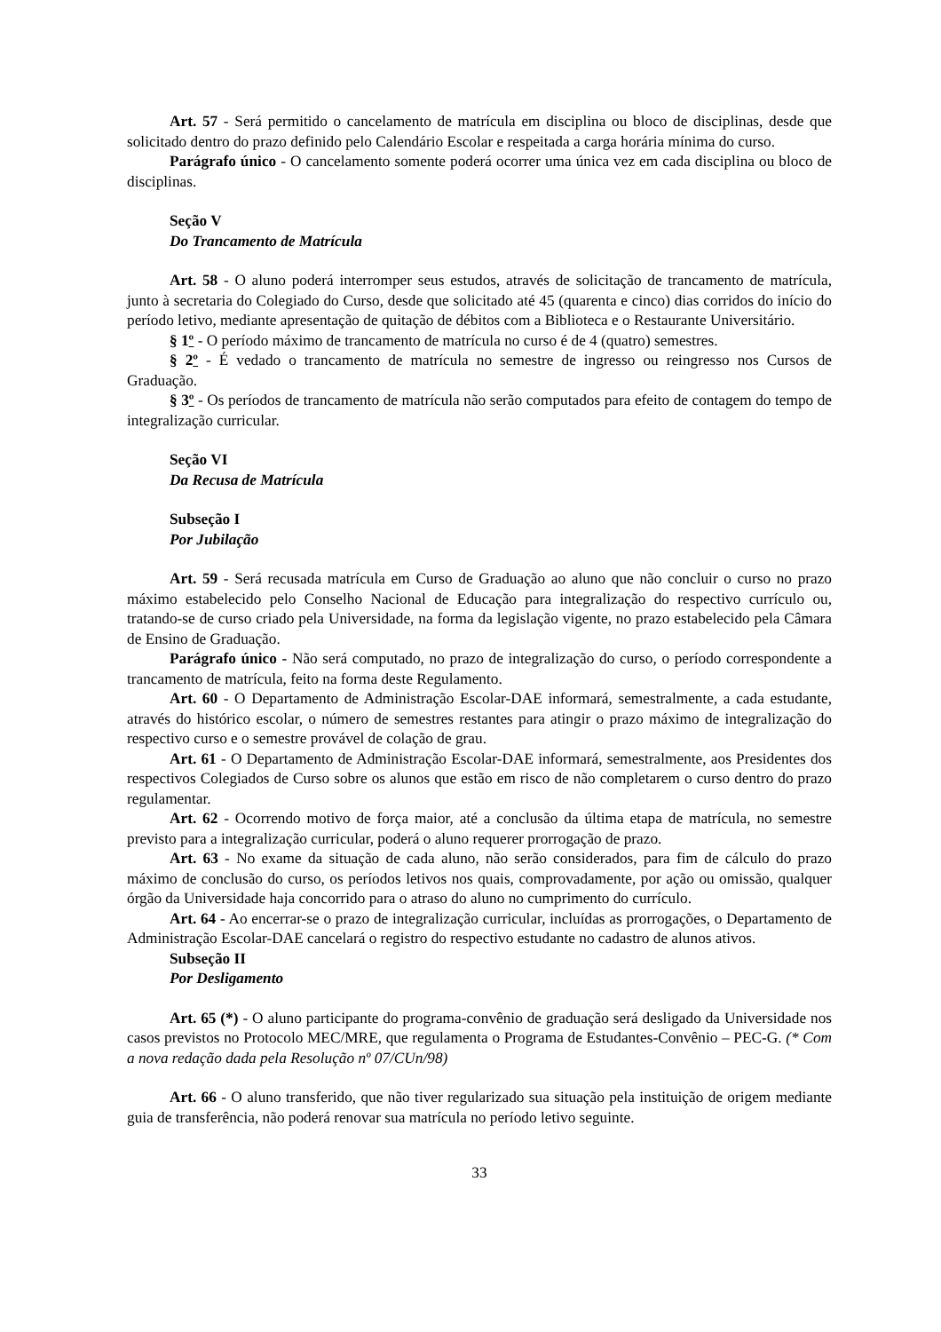Art. 57 - Será permitido o cancelamento de matrícula em disciplina ou bloco de disciplinas, desde que solicitado dentro do prazo definido pelo Calendário Escolar e respeitada a carga horária mínima do curso.
Parágrafo único - O cancelamento somente poderá ocorrer uma única vez em cada disciplina ou bloco de disciplinas.
Seção V
Do Trancamento de Matrícula
Art. 58 - O aluno poderá interromper seus estudos, através de solicitação de trancamento de matrícula, junto à secretaria do Colegiado do Curso, desde que solicitado até 45 (quarenta e cinco) dias corridos do início do período letivo, mediante apresentação de quitação de débitos com a Biblioteca e o Restaurante Universitário.
§ 1º - O período máximo de trancamento de matrícula no curso é de 4 (quatro) semestres.
§ 2º - É vedado o trancamento de matrícula no semestre de ingresso ou reingresso nos Cursos de Graduação.
§ 3º - Os períodos de trancamento de matrícula não serão computados para efeito de contagem do tempo de integralização curricular.
Seção VI
Da Recusa de Matrícula
Subseção I
Por Jubilação
Art. 59 - Será recusada matrícula em Curso de Graduação ao aluno que não concluir o curso no prazo máximo estabelecido pelo Conselho Nacional de Educação para integralização do respectivo currículo ou, tratando-se de curso criado pela Universidade, na forma da legislação vigente, no prazo estabelecido pela Câmara de Ensino de Graduação.
Parágrafo único - Não será computado, no prazo de integralização do curso, o período correspondente a trancamento de matrícula, feito na forma deste Regulamento.
Art. 60 - O Departamento de Administração Escolar-DAE informará, semestralmente, a cada estudante, através do histórico escolar, o número de semestres restantes para atingir o prazo máximo de integralização do respectivo curso e o semestre provável de colação de grau.
Art. 61 - O Departamento de Administração Escolar-DAE informará, semestralmente, aos Presidentes dos respectivos Colegiados de Curso sobre os alunos que estão em risco de não completarem o curso dentro do prazo regulamentar.
Art. 62 - Ocorrendo motivo de força maior, até a conclusão da última etapa de matrícula, no semestre previsto para a integralização curricular, poderá o aluno requerer prorrogação de prazo.
Art. 63 - No exame da situação de cada aluno, não serão considerados, para fim de cálculo do prazo máximo de conclusão do curso, os períodos letivos nos quais, comprovadamente, por ação ou omissão, qualquer órgão da Universidade haja concorrido para o atraso do aluno no cumprimento do currículo.
Art. 64 - Ao encerrar-se o prazo de integralização curricular, incluídas as prorrogações, o Departamento de Administração Escolar-DAE cancelará o registro do respectivo estudante no cadastro de alunos ativos.
Subseção II
Por Desligamento
Art. 65 (*) - O aluno participante do programa-convênio de graduação será desligado da Universidade nos casos previstos no Protocolo MEC/MRE, que regulamenta o Programa de Estudantes-Convênio – PEC-G. (* Com a nova redação dada pela Resolução nº 07/CUn/98)
Art. 66 - O aluno transferido, que não tiver regularizado sua situação pela instituição de origem mediante guia de transferência, não poderá renovar sua matrícula no período letivo seguinte.
33